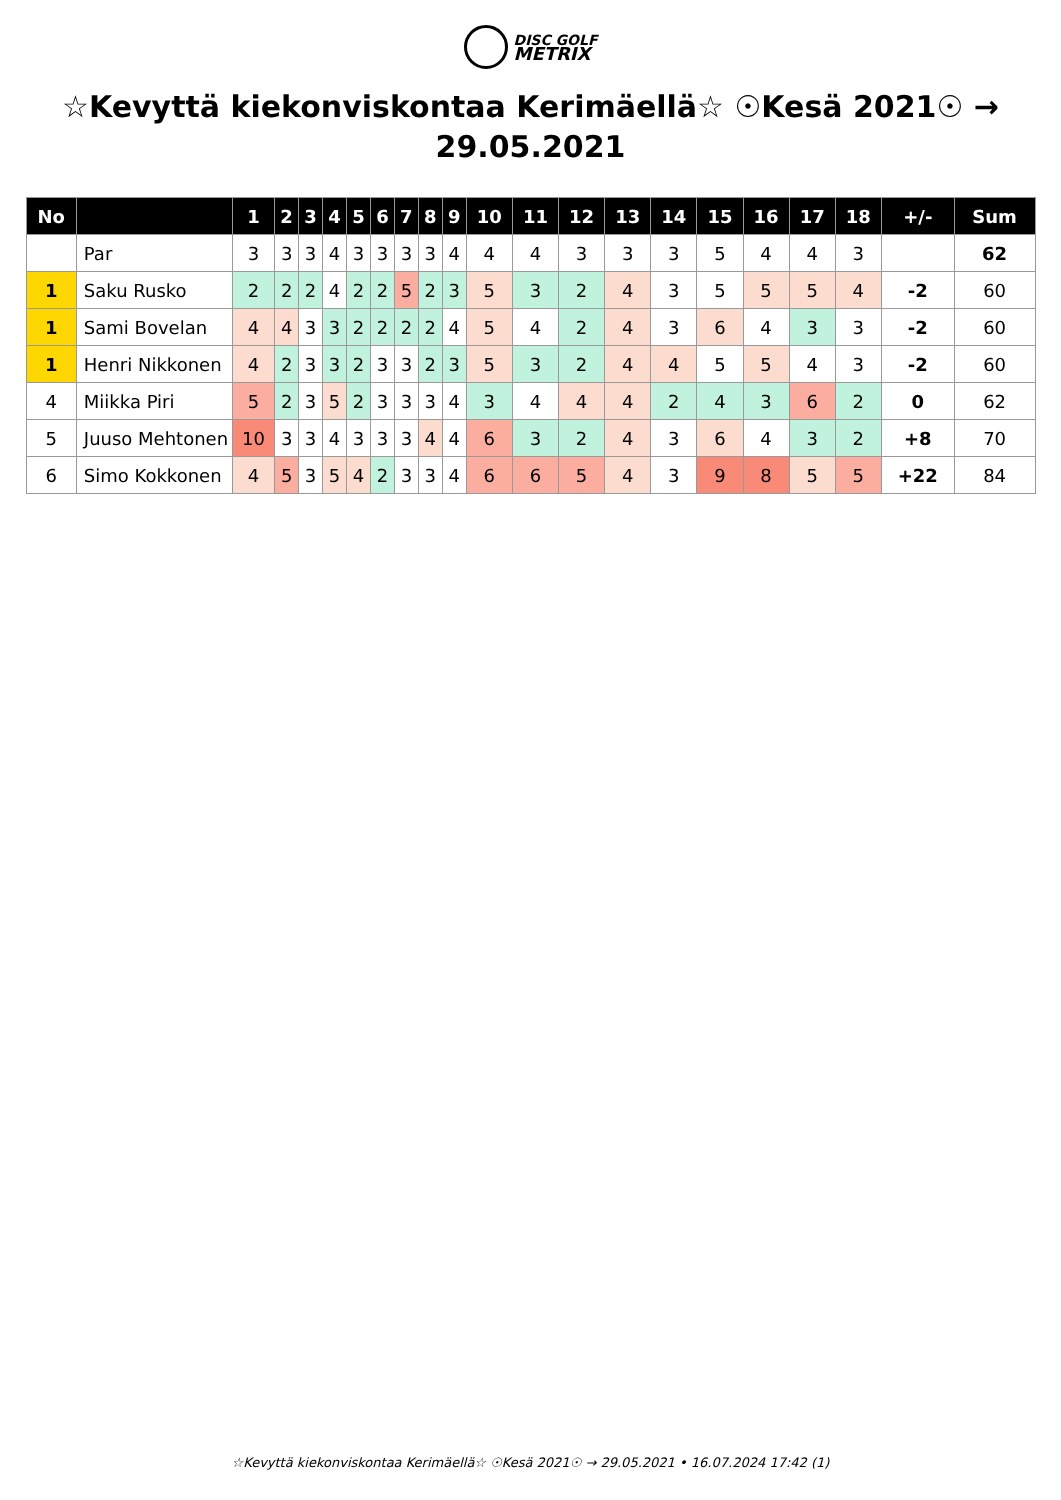DISC GOLF
METRIX
☆Kevyttä kiekonviskontaa Kerimäellä☆ ☉Kesä 2021☉ → 29.05.2021
| No | | 1 | 2 | 3 | 4 | 5 | 6 | 7 | 8 | 9 | 10 | 11 | 12 | 13 | 14 | 15 | 16 | 17 | 18 | +/- | Sum |
| --- | --- | --- | --- | --- | --- | --- | --- | --- | --- | --- | --- | --- | --- | --- | --- | --- | --- | --- | --- | --- | --- |
| | Par | 3 | 3 | 3 | 4 | 3 | 3 | 3 | 3 | 4 | 4 | 4 | 3 | 3 | 3 | 5 | 4 | 4 | 3 | | 62 |
| 1 | Saku Rusko | 2 | 2 | 2 | 4 | 2 | 2 | 5 | 2 | 3 | 5 | 3 | 2 | 4 | 3 | 5 | 5 | 5 | 4 | -2 | 60 |
| 1 | Sami Bovelan | 4 | 4 | 3 | 3 | 2 | 2 | 2 | 2 | 4 | 5 | 4 | 2 | 4 | 3 | 6 | 4 | 3 | 3 | -2 | 60 |
| 1 | Henri Nikkonen | 4 | 2 | 3 | 3 | 2 | 3 | 3 | 2 | 3 | 5 | 3 | 2 | 4 | 4 | 5 | 5 | 4 | 3 | -2 | 60 |
| 4 | Miikka Piri | 5 | 2 | 3 | 5 | 2 | 3 | 3 | 3 | 4 | 3 | 4 | 4 | 4 | 2 | 4 | 3 | 6 | 2 | 0 | 62 |
| 5 | Juuso Mehtonen | 10 | 3 | 3 | 4 | 3 | 3 | 3 | 4 | 4 | 6 | 3 | 2 | 4 | 3 | 6 | 4 | 3 | 2 | +8 | 70 |
| 6 | Simo Kokkonen | 4 | 5 | 3 | 5 | 4 | 2 | 3 | 3 | 4 | 6 | 6 | 5 | 4 | 3 | 9 | 8 | 5 | 5 | +22 | 84 |
☆Kevyttä kiekonviskontaa Kerimäellä☆ ☉Kesä 2021☉ → 29.05.2021 • 16.07.2024 17:42 (1)